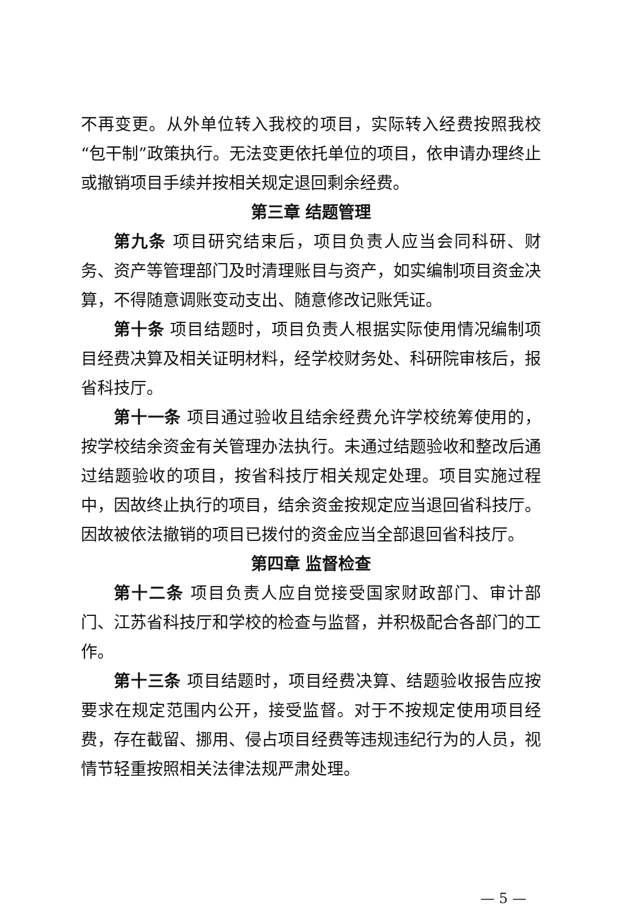不再变更。从外单位转入我校的项目，实际转入经费按照我校“包干制”政策执行。无法变更依托单位的项目，依申请办理终止或撤销项目手续并按相关规定退回剩余经费。
第三章 结题管理
第九条 项目研究结束后，项目负责人应当会同科研、财务、资产等管理部门及时清理账目与资产，如实编制项目资金决算，不得随意调账变动支出、随意修改记账凭证。
第十条 项目结题时，项目负责人根据实际使用情况编制项目经费决算及相关证明材料，经学校财务处、科研院审核后，报省科技厅。
第十一条 项目通过验收且结余经费允许学校统筹使用的，按学校结余资金有关管理办法执行。未通过结题验收和整改后通过结题验收的项目，按省科技厅相关规定处理。项目实施过程中，因故终止执行的项目，结余资金按规定应当退回省科技厅。因故被依法撤销的项目已拨付的资金应当全部退回省科技厅。
第四章 监督检查
第十二条 项目负责人应自觉接受国家财政部门、审计部门、江苏省科技厅和学校的检查与监督，并积极配合各部门的工作。
第十三条 项目结题时，项目经费决算、结题验收报告应按要求在规定范围内公开，接受监督。对于不按规定使用项目经费，存在截留、挪用、侵占项目经费等违规违纪行为的人员，视情节轻重按照相关法律法规严肃处理。
— 5 —